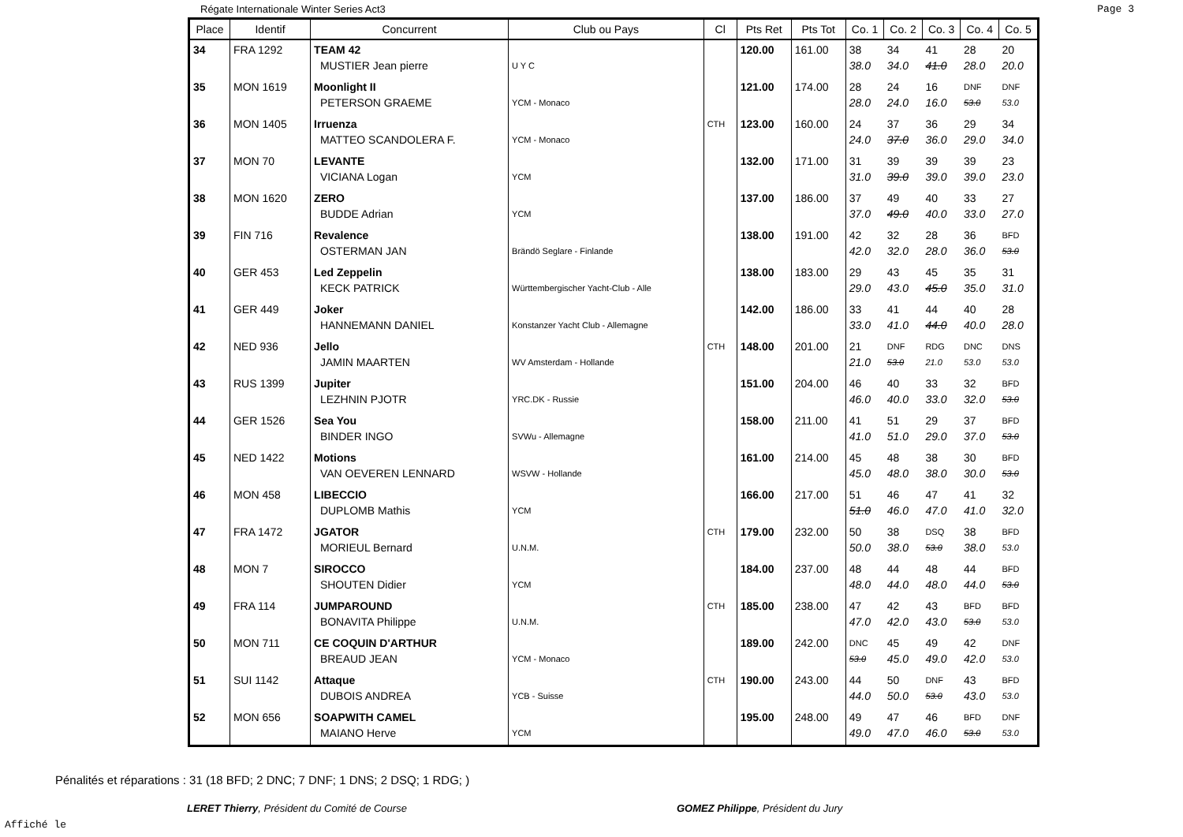Régate Internationale Winter Series Act3
Page 3
| Place | Identif | Concurrent | Club ou Pays | Cl | Pts Ret | Pts Tot | Co. 1 | Co. 2 | Co. 3 | Co. 4 | Co. 5 |
| --- | --- | --- | --- | --- | --- | --- | --- | --- | --- | --- | --- |
| 34 | FRA 1292 | TEAM 42 MUSTIER Jean pierre | U Y C | | 120.00 | 161.00 | 38 38.0 | 34 34.0 | 41 41.0 | 28 28.0 | 20 20.0 |
| 35 | MON 1619 | Moonlight II PETERSON GRAEME | YCM - Monaco | | 121.00 | 174.00 | 28 28.0 | 24 24.0 | 16 16.0 | DNF 53.0 | DNF 53.0 |
| 36 | MON 1405 | Irruenza MATTEO SCANDOLERA F. | YCM - Monaco | CTH | 123.00 | 160.00 | 24 24.0 | 37 37.0 | 36 36.0 | 29 29.0 | 34 34.0 |
| 37 | MON 70 | LEVANTE VICIANA Logan | YCM | | 132.00 | 171.00 | 31 31.0 | 39 39.0 | 39 39.0 | 39 39.0 | 23 23.0 |
| 38 | MON 1620 | ZERO BUDDE Adrian | YCM | | 137.00 | 186.00 | 37 37.0 | 49 49.0 | 40 40.0 | 33 33.0 | 27 27.0 |
| 39 | FIN 716 | Revalence OSTERMAN JAN | Brändö Seglare - Finlande | | 138.00 | 191.00 | 42 42.0 | 32 32.0 | 28 28.0 | 36 36.0 | BFD 53.0 |
| 40 | GER 453 | Led Zeppelin KECK PATRICK | Württembergischer Yacht-Club - Alle | | 138.00 | 183.00 | 29 29.0 | 43 43.0 | 45 45.0 | 35 35.0 | 31 31.0 |
| 41 | GER 449 | Joker HANNEMANN DANIEL | Konstanzer Yacht Club - Allemagne | | 142.00 | 186.00 | 33 33.0 | 41 41.0 | 44 44.0 | 40 40.0 | 28 28.0 |
| 42 | NED 936 | Jello JAMIN MAARTEN | WV Amsterdam - Hollande | CTH | 148.00 | 201.00 | 21 21.0 | DNF 53.0 | RDG 21.0 | DNC 53.0 | DNS 53.0 |
| 43 | RUS 1399 | Jupiter LEZHNIN PJOTR | YRC.DK - Russie | | 151.00 | 204.00 | 46 46.0 | 40 40.0 | 33 33.0 | 32 32.0 | BFD 53.0 |
| 44 | GER 1526 | Sea You BINDER INGO | SVWu - Allemagne | | 158.00 | 211.00 | 41 41.0 | 51 51.0 | 29 29.0 | 37 37.0 | BFD 53.0 |
| 45 | NED 1422 | Motions VAN OEVEREN LENNARD | WSVW - Hollande | | 161.00 | 214.00 | 45 45.0 | 48 48.0 | 38 38.0 | 30 30.0 | BFD 53.0 |
| 46 | MON 458 | LIBECCIO DUPLOMB Mathis | YCM | | 166.00 | 217.00 | 51 51.0 | 46 46.0 | 47 47.0 | 41 41.0 | 32 32.0 |
| 47 | FRA 1472 | JGATOR MORIEUL Bernard | U.N.M. | CTH | 179.00 | 232.00 | 50 50.0 | 38 38.0 | DSQ 53.0 | 38 38.0 | BFD 53.0 |
| 48 | MON 7 | SIROCCO SHOUTEN Didier | YCM | | 184.00 | 237.00 | 48 48.0 | 44 44.0 | 48 48.0 | 44 44.0 | BFD 53.0 |
| 49 | FRA 114 | JUMPAROUND BONAVITA Philippe | U.N.M. | CTH | 185.00 | 238.00 | 47 47.0 | 42 42.0 | 43 43.0 | BFD 53.0 | BFD 53.0 |
| 50 | MON 711 | CE COQUIN D'ARTHUR BREAUD JEAN | YCM - Monaco | | 189.00 | 242.00 | DNC 53.0 | 45 45.0 | 49 49.0 | 42 42.0 | DNF 53.0 |
| 51 | SUI 1142 | Attaque DUBOIS ANDREA | YCB - Suisse | CTH | 190.00 | 243.00 | 44 44.0 | 50 50.0 | DNF 53.0 | 43 43.0 | BFD 53.0 |
| 52 | MON 656 | SOAPWITH CAMEL MAIANO Herve | YCM | | 195.00 | 248.00 | 49 49.0 | 47 47.0 | 46 46.0 | BFD 53.0 | DNF 53.0 |
Pénalités et réparations : 31 (18 BFD; 2 DNC; 7 DNF; 1 DNS; 2 DSQ; 1 RDG; )
LERET Thierry, Président du Comité de Course
GOMEZ Philippe, Président du Jury
Affiché le